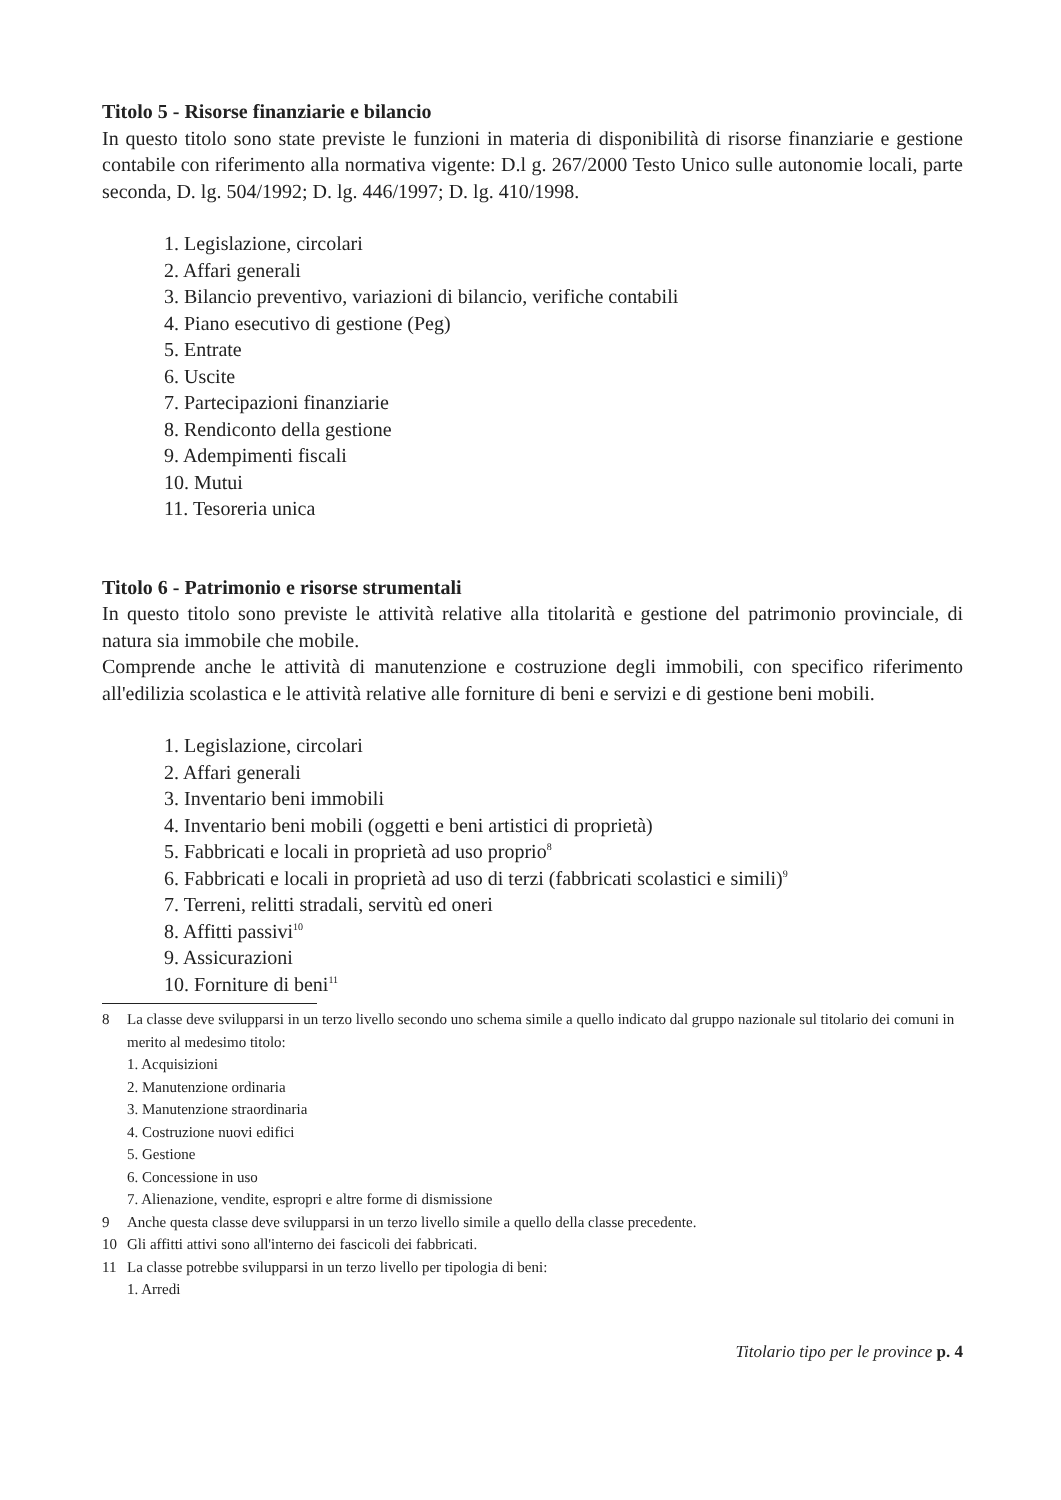Titolo 5 - Risorse finanziarie e bilancio
In questo titolo sono state previste le funzioni in materia di disponibilità di risorse finanziarie e gestione contabile con riferimento alla normativa vigente: D.l g. 267/2000 Testo Unico sulle autonomie locali, parte seconda, D. lg. 504/1992; D. lg. 446/1997; D. lg. 410/1998.
1. Legislazione, circolari
2. Affari generali
3. Bilancio preventivo, variazioni di bilancio, verifiche contabili
4. Piano esecutivo di gestione (Peg)
5. Entrate
6. Uscite
7. Partecipazioni finanziarie
8. Rendiconto della gestione
9. Adempimenti fiscali
10. Mutui
11. Tesoreria unica
Titolo 6 - Patrimonio e risorse strumentali
In questo titolo sono previste le attività relative alla titolarità e gestione del patrimonio provinciale, di natura sia immobile che mobile.
Comprende anche le attività di manutenzione e costruzione degli immobili, con specifico riferimento all'edilizia scolastica e le attività relative alle forniture di beni e servizi e di gestione beni mobili.
1. Legislazione, circolari
2. Affari generali
3. Inventario beni immobili
4. Inventario beni mobili (oggetti e beni artistici di proprietà)
5. Fabbricati e locali in proprietà ad uso proprio<sup>8</sup>
6. Fabbricati e locali in proprietà ad uso di terzi (fabbricati scolastici e simili)<sup>9</sup>
7. Terreni, relitti stradali, servitù ed oneri
8. Affitti passivi<sup>10</sup>
9. Assicurazioni
10. Forniture di beni<sup>11</sup>
8 La classe deve svilupparsi in un terzo livello secondo uno schema simile a quello indicato dal gruppo nazionale sul titolario dei comuni in merito al medesimo titolo:
1. Acquisizioni
2. Manutenzione ordinaria
3. Manutenzione straordinaria
4. Costruzione nuovi edifici
5. Gestione
6. Concessione in uso
7. Alienazione, vendite, espropri e altre forme di dismissione
9 Anche questa classe deve svilupparsi in un terzo livello simile a quello della classe precedente.
10 Gli affitti attivi sono all'interno dei fascicoli dei fabbricati.
11 La classe potrebbe svilupparsi in un terzo livello per tipologia di beni:
1. Arredi
Titolario tipo per le province p. 4